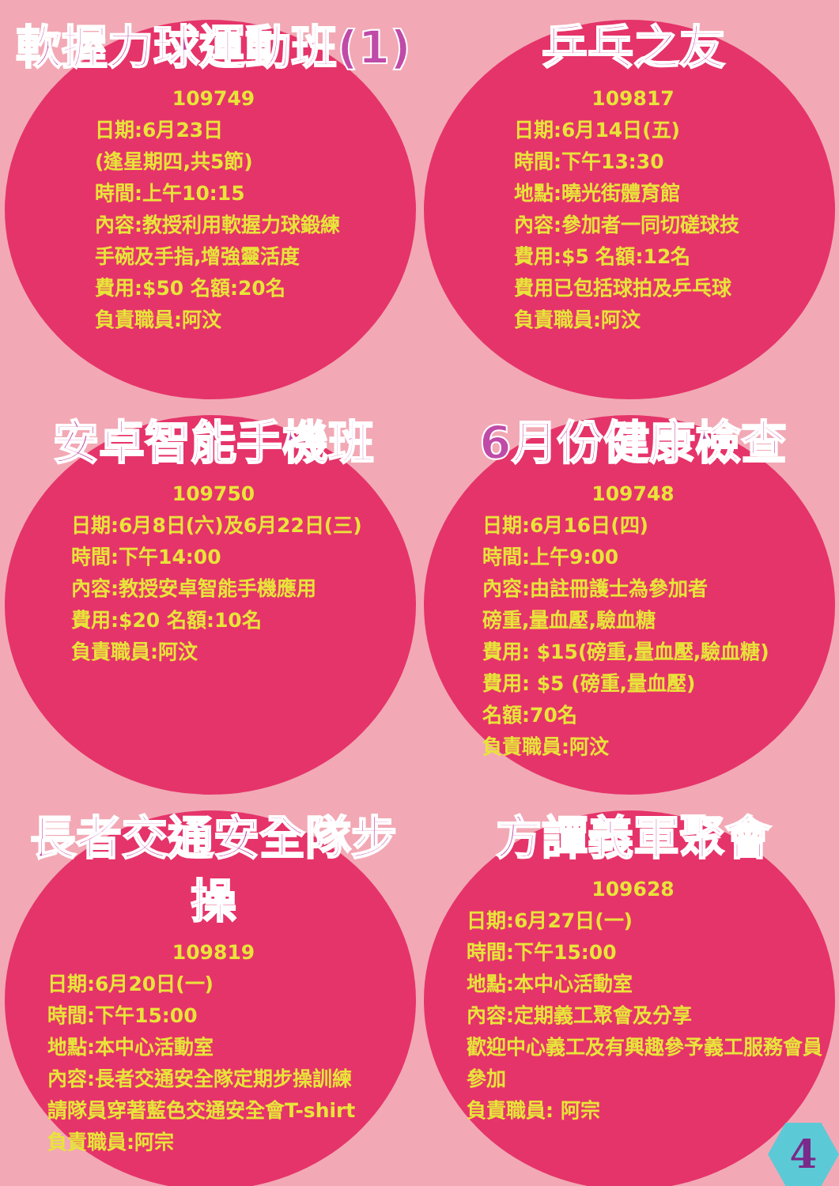軟握力球運動班(1)
109749
日期:6月23日
(逢星期四,共5節)
時間:上午10:15
內容:教授利用軟握力球鍛練
手碗及手指,增強靈活度
費用:$50 名額:20名
負責職員:阿汶
乒乓之友
109817
日期:6月14日(五)
時間:下午13:30
地點:曉光街體育館
內容:參加者一同切磋球技
費用:$5 名額:12名
費用已包括球拍及乒乓球
負責職員:阿汶
安卓智能手機班
109750
日期:6月8日(六)及6月22日(三)
時間:下午14:00
內容:教授安卓智能手機應用
費用:$20 名額:10名
負責職員:阿汶
6月份健康檢查
109748
日期:6月16日(四)
時間:上午9:00
內容:由註冊護士為參加者
磅重,量血壓,驗血糖
費用: $15(磅重,量血壓,驗血糖)
費用: $5 (磅重,量血壓)
名額:70名
負責職員:阿汶
長者交通安全隊步操
109819
日期:6月20日(一)
時間:下午15:00
地點:本中心活動室
內容:長者交通安全隊定期步操訓練
請隊員穿著藍色交通安全會T-shirt
負責職員:阿宗
方譚義軍聚會
109628
日期:6月27日(一)
時間:下午15:00
地點:本中心活動室
內容:定期義工聚會及分享
歡迎中心義工及有興趣參予義工服務會員參加
負責職員: 阿宗
4